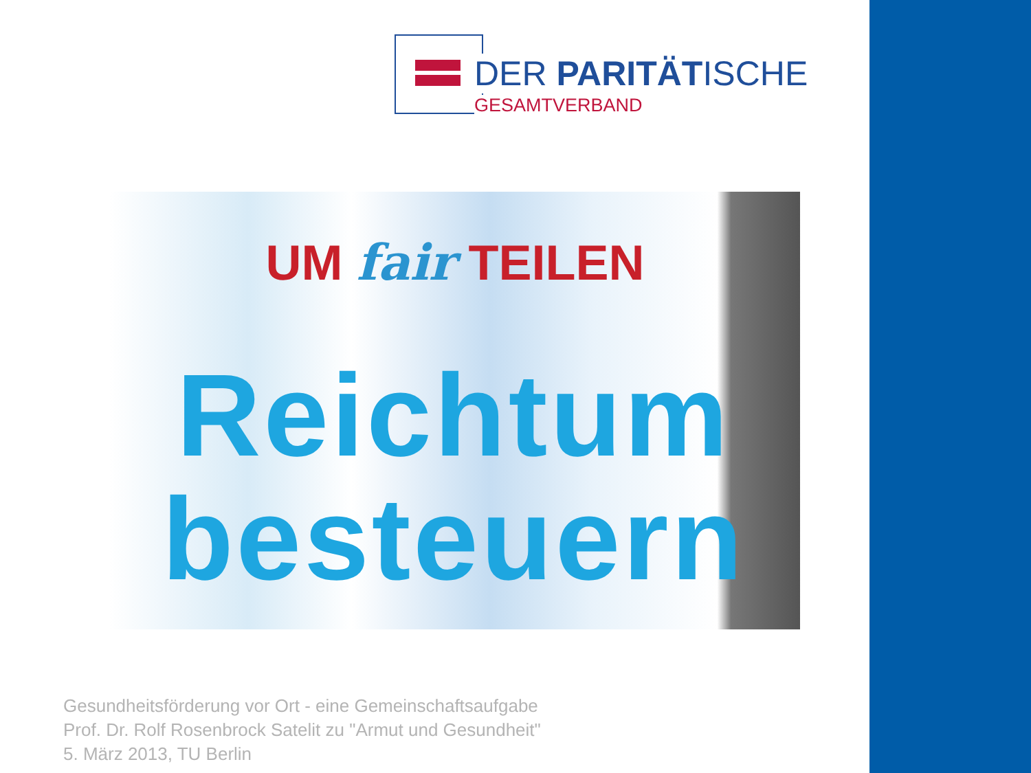DER PARITÄTISCHE
GESAMTVERBAND
UM fair TEILEN
Reichtum
besteuern
Gesundheitsförderung vor Ort - eine Gemeinschaftsaufgabe
Prof. Dr. Rolf Rosenbrock Satelit zu "Armut und Gesundheit"
5. März 2013, TU Berlin